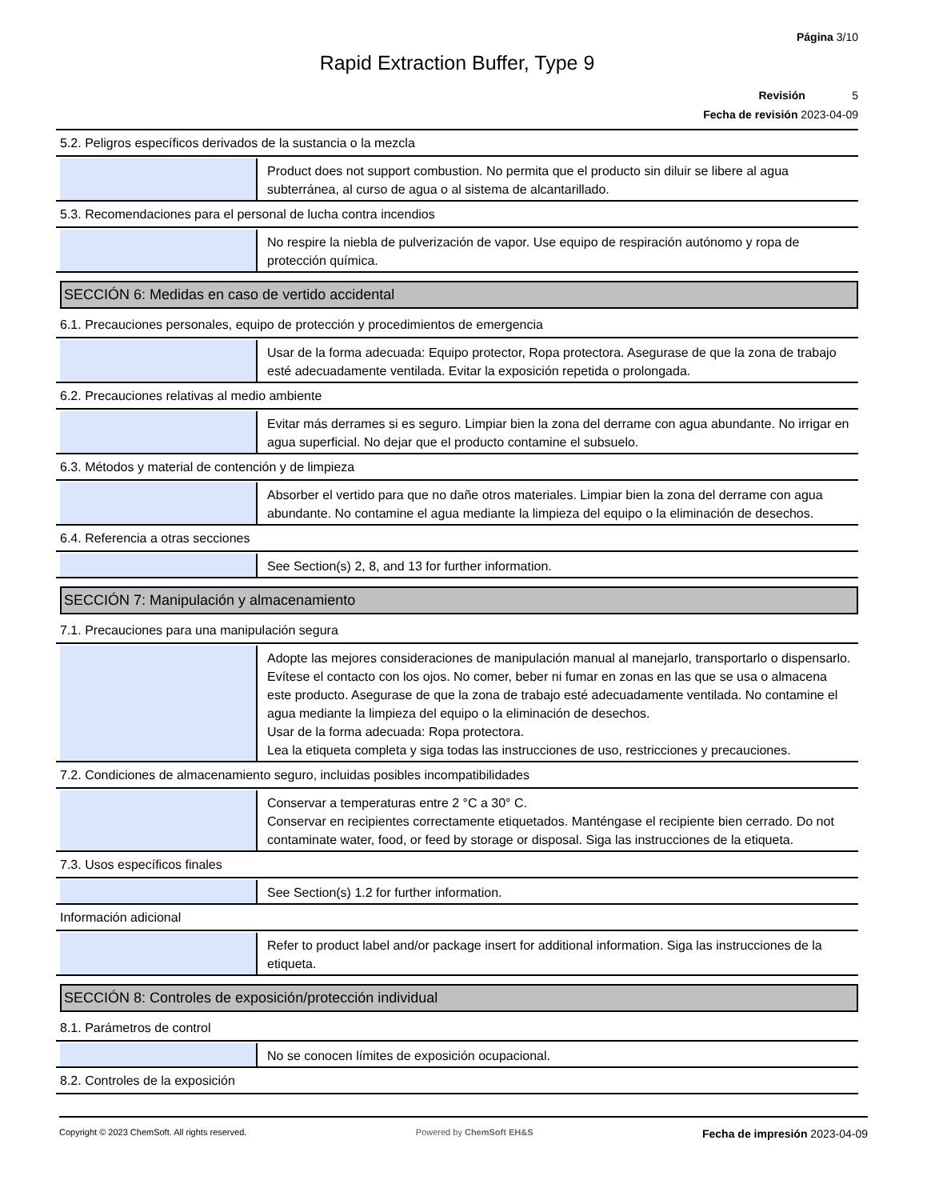Página 3/10
Rapid Extraction Buffer, Type 9
Revisión 5
Fecha de revisión 2023-04-09
5.2. Peligros específicos derivados de la sustancia o la mezcla
Product does not support combustion. No permita que el producto sin diluir se libere al agua subterránea, al curso de agua o al sistema de alcantarillado.
5.3. Recomendaciones para el personal de lucha contra incendios
No respire la niebla de pulverización de vapor. Use equipo de respiración autónomo y ropa de protección química.
SECCIÓN 6: Medidas en caso de vertido accidental
6.1. Precauciones personales, equipo de protección y procedimientos de emergencia
Usar de la forma adecuada: Equipo protector, Ropa protectora. Asegurase de que la zona de trabajo esté adecuadamente ventilada. Evitar la exposición repetida o prolongada.
6.2. Precauciones relativas al medio ambiente
Evitar más derrames si es seguro. Limpiar bien la zona del derrame con agua abundante. No irrigar en agua superficial. No dejar que el producto contamine el subsuelo.
6.3. Métodos y material de contención y de limpieza
Absorber el vertido para que no dañe otros materiales. Limpiar bien la zona del derrame con agua abundante. No contamine el agua mediante la limpieza del equipo o la eliminación de desechos.
6.4. Referencia a otras secciones
See Section(s) 2, 8, and 13 for further information.
SECCIÓN 7: Manipulación y almacenamiento
7.1. Precauciones para una manipulación segura
Adopte las mejores consideraciones de manipulación manual al manejarlo, transportarlo o dispensarlo. Evítese el contacto con los ojos. No comer, beber ni fumar en zonas en las que se usa o almacena este producto. Asegurase de que la zona de trabajo esté adecuadamente ventilada. No contamine el agua mediante la limpieza del equipo o la eliminación de desechos.
Usar de la forma adecuada: Ropa protectora.
Lea la etiqueta completa y siga todas las instrucciones de uso, restricciones y precauciones.
7.2. Condiciones de almacenamiento seguro, incluidas posibles incompatibilidades
Conservar a temperaturas entre 2 °C a 30° C.
Conservar en recipientes correctamente etiquetados. Manténgase el recipiente bien cerrado. Do not contaminate water, food, or feed by storage or disposal. Siga las instrucciones de la etiqueta.
7.3. Usos específicos finales
See Section(s) 1.2 for further information.
Información adicional
Refer to product label and/or package insert for additional information. Siga las instrucciones de la etiqueta.
SECCIÓN 8: Controles de exposición/protección individual
8.1. Parámetros de control
No se conocen límites de exposición ocupacional.
8.2. Controles de la exposición
Copyright © 2023 ChemSoft. All rights reserved.
Powered by ChemSoft EH&S
Fecha de impresión 2023-04-09